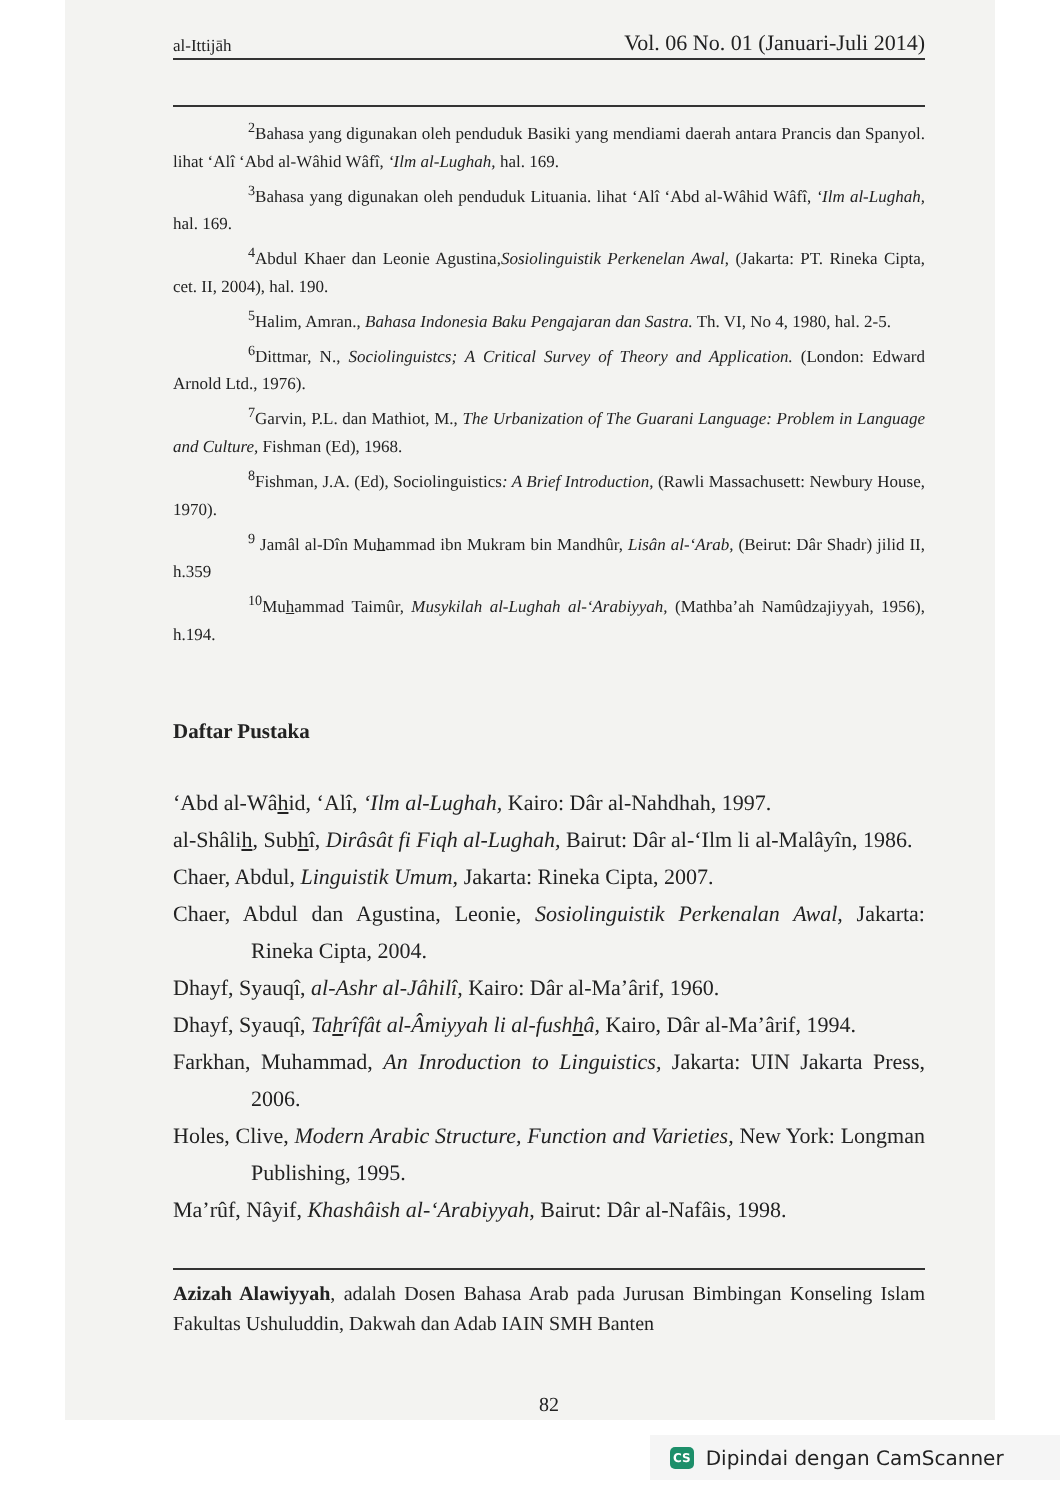al-Ittijāh Vol. 06 No. 01 (Januari-Juli 2014)
<sup>2</sup> Bahasa yang digunakan oleh penduduk Basiki yang mendiami daerah antara Prancis dan Spanyol. lihat ‘Alî ‘Abd al-Wâhid Wâfî, ‘Ilm al-Lughah, hal. 169.
<sup>3</sup> Bahasa yang digunakan oleh penduduk Lituania. lihat ‘Alî ‘Abd al-Wâhid Wâfî, ‘Ilm al-Lughah, hal. 169.
<sup>4</sup> Abdul Khaer dan Leonie Agustina,Sosiolinguistik Perkenelan Awal, (Jakarta: PT. Rineka Cipta, cet. II, 2004), hal. 190.
<sup>5</sup> Halim, Amran., Bahasa Indonesia Baku Pengajaran dan Sastra. Th. VI, No 4, 1980, hal. 2-5.
<sup>6</sup> Dittmar, N., Sociolinguistcs; A Critical Survey of Theory and Application. (London: Edward Arnold Ltd., 1976).
<sup>7</sup> Garvin, P.L. dan Mathiot, M., The Urbanization of The Guarani Language: Problem in Language and Culture, Fishman (Ed), 1968.
<sup>8</sup> Fishman, J.A. (Ed), Sociolinguistics: A Brief Introduction, (Rawli Massachusett: Newbury House, 1970).
<sup>9</sup> Jamâl al-Dîn Muhammad ibn Mukram bin Mandhûr, Lisân al-‘Arab, (Beirut: Dâr Shadr) jilid II, h.359
<sup>10</sup> Muhammad Taimûr, Musykilah al-Lughah al-‘Arabiyyah, (Mathba’ah Namûdzajiyyah, 1956), h.194.
Daftar Pustaka
‘Abd al-Wâhid, ‘Alî, ‘Ilm al-Lughah, Kairo: Dâr al-Nahdhah, 1997.
al-Shâlih, Subhî, Dirâsât fi Fiqh al-Lughah, Bairut: Dâr al-‘Ilm li al-Malâyîn, 1986.
Chaer, Abdul, Linguistik Umum, Jakarta: Rineka Cipta, 2007.
Chaer, Abdul dan Agustina, Leonie, Sosiolinguistik Perkenalan Awal, Jakarta: Rineka Cipta, 2004.
Dhayf, Syauqî, al-Ashr al-Jâhilî, Kairo: Dâr al-Ma’ârif, 1960.
Dhayf, Syauqî, Tahrîfât al-Âmiyyah li al-fushhâ, Kairo, Dâr al-Ma’ârif, 1994.
Farkhan, Muhammad, An Inroduction to Linguistics, Jakarta: UIN Jakarta Press, 2006.
Holes, Clive, Modern Arabic Structure, Function and Varieties, New York: Longman Publishing, 1995.
Ma’rûf, Nâyif, Khashâish al-‘Arabiyyah, Bairut: Dâr al-Nafâis, 1998.
Azizah Alawiyyah, adalah Dosen Bahasa Arab pada Jurusan Bimbingan Konseling Islam Fakultas Ushuluddin, Dakwah dan Adab IAIN SMH Banten
82
CS Dipindai dengan CamScanner